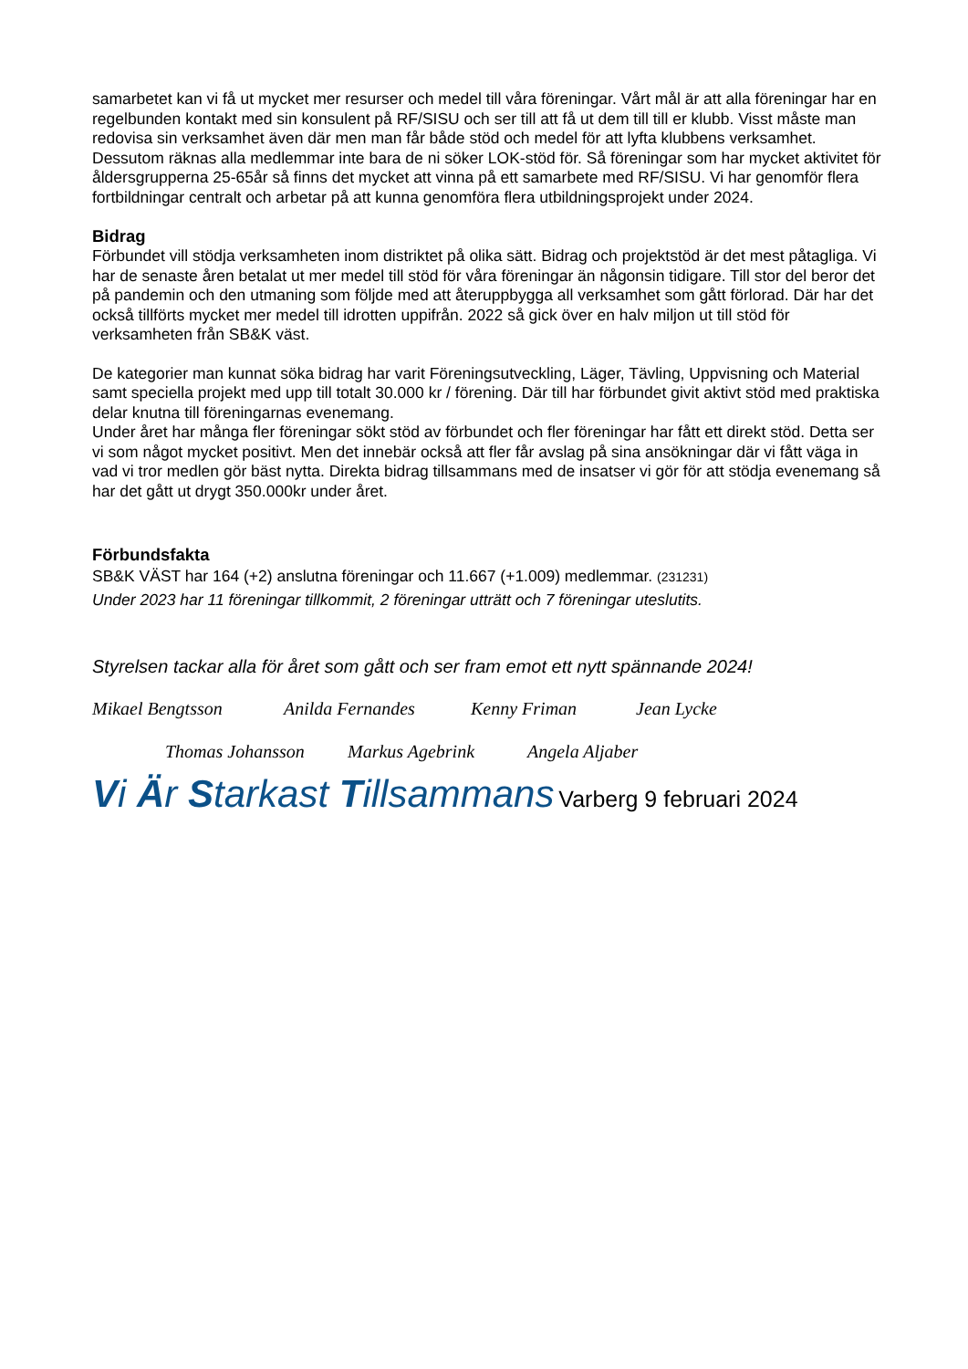samarbetet kan vi få ut mycket mer resurser och medel till våra föreningar. Vårt mål är att alla föreningar har en regelbunden kontakt med sin konsulent på RF/SISU och ser till att få ut dem till till er klubb. Visst måste man redovisa sin verksamhet även där men man får både stöd och medel för att lyfta klubbens verksamhet. Dessutom räknas alla medlemmar inte bara de ni söker LOK-stöd för. Så föreningar som har mycket aktivitet för åldersgrupperna 25-65år så finns det mycket att vinna på ett samarbete med RF/SISU. Vi har genomför flera fortbildningar centralt och arbetar på att kunna genomföra flera utbildningsprojekt under 2024.
Bidrag
Förbundet vill stödja verksamheten inom distriktet på olika sätt. Bidrag och projektstöd är det mest påtagliga. Vi har de senaste åren betalat ut mer medel till stöd för våra föreningar än någonsin tidigare. Till stor del beror det på pandemin och den utmaning som följde med att återuppbygga all verksamhet som gått förlorad. Där har det också tillförts mycket mer medel till idrotten uppifrån. 2022 så gick över en halv miljon ut till stöd för verksamheten från SB&K väst.
De kategorier man kunnat söka bidrag har varit Föreningsutveckling, Läger, Tävling, Uppvisning och Material samt speciella projekt med upp till totalt 30.000 kr / förening. Där till har förbundet givit aktivt stöd med praktiska delar knutna till föreningarnas evenemang.
Under året har många fler föreningar sökt stöd av förbundet och fler föreningar har fått ett direkt stöd. Detta ser vi som något mycket positivt. Men det innebär också att fler får avslag på sina ansökningar där vi fått väga in vad vi tror medlen gör bäst nytta. Direkta bidrag tillsammans med de insatser vi gör för att stödja evenemang så har det gått ut drygt 350.000kr under året.
Förbundsfakta
SB&K VÄST har 164 (+2) anslutna föreningar och 11.667 (+1.009) medlemmar. (231231)
Under 2023 har 11 föreningar tillkommit, 2 föreningar utträtt och 7 föreningar uteslutits.
Styrelsen tackar alla för året som gått och ser fram emot ett nytt spännande 2024!
Mikael Bengtsson Anilda Fernandes Kenny Friman Jean Lycke
Thomas Johansson Markus Agebrink Angela Aljaber
Vi Är Starkast Tillsammans Varberg 9 februari 2024